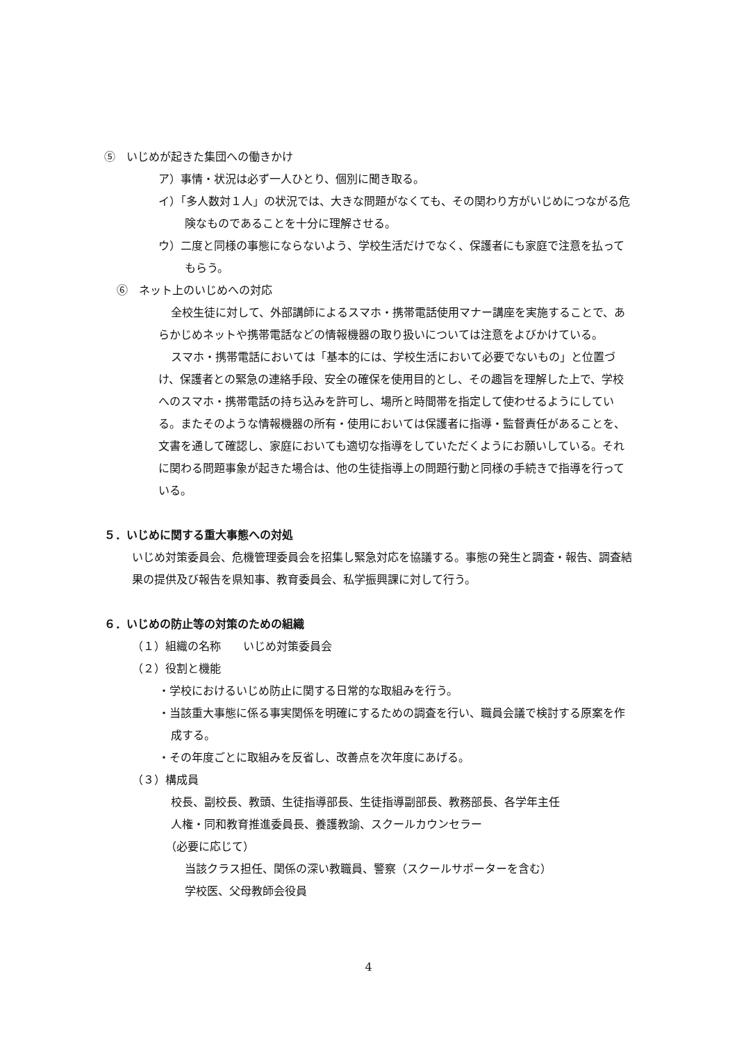⑤　いじめが起きた集団への働きかけ
ア）事情・状況は必ず一人ひとり、個別に聞き取る。
イ）「多人数対１人」の状況では、大きな問題がなくても、その関わり方がいじめにつながる危険なものであることを十分に理解させる。
ウ）二度と同様の事態にならないよう、学校生活だけでなく、保護者にも家庭で注意を払ってもらう。
⑥　ネット上のいじめへの対応
全校生徒に対して、外部講師によるスマホ・携帯電話使用マナー講座を実施することで、あらかじめネットや携帯電話などの情報機器の取り扱いについては注意をよびかけている。
スマホ・携帯電話においては「基本的には、学校生活において必要でないもの」と位置づけ、保護者との緊急の連絡手段、安全の確保を使用目的とし、その趣旨を理解した上で、学校へのスマホ・携帯電話の持ち込みを許可し、場所と時間帯を指定して使わせるようにしている。またそのような情報機器の所有・使用においては保護者に指導・監督責任があることを、文書を通して確認し、家庭においても適切な指導をしていただくようにお願いしている。それに関わる問題事象が起きた場合は、他の生徒指導上の問題行動と同様の手続きで指導を行っている。
５．いじめに関する重大事態への対処
いじめ対策委員会、危機管理委員会を招集し緊急対応を協議する。事態の発生と調査・報告、調査結果の提供及び報告を県知事、教育委員会、私学振興課に対して行う。
６．いじめの防止等の対策のための組織
（１）組織の名称　　いじめ対策委員会
（２）役割と機能
・学校におけるいじめ防止に関する日常的な取組みを行う。
・当該重大事態に係る事実関係を明確にするための調査を行い、職員会議で検討する原案を作成する。
・その年度ごとに取組みを反省し、改善点を次年度にあげる。
（３）構成員
校長、副校長、教頭、生徒指導部長、生徒指導副部長、教務部長、各学年主任
人権・同和教育推進委員長、養護教諭、スクールカウンセラー
（必要に応じて）
当該クラス担任、関係の深い教職員、警察（スクールサポーターを含む）
学校医、父母教師会役員
4